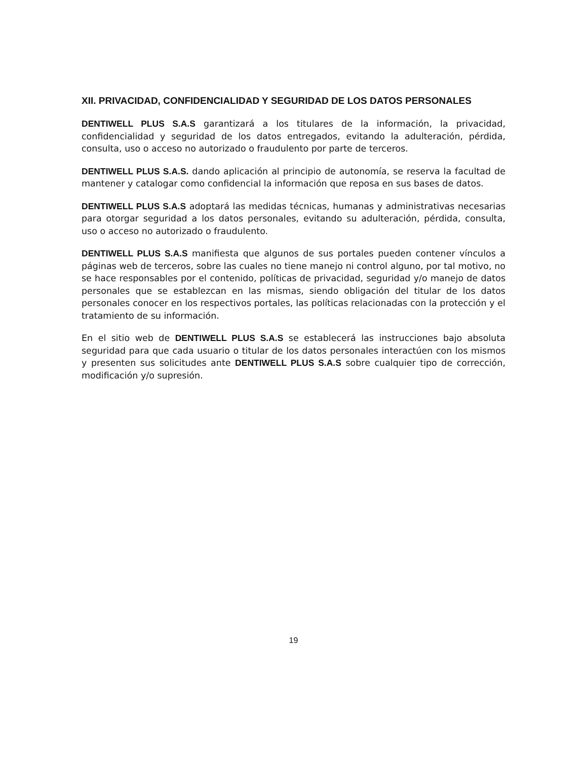XII. PRIVACIDAD, CONFIDENCIALIDAD Y SEGURIDAD DE LOS DATOS PERSONALES
DENTIWELL PLUS S.A.S garantizará a los titulares de la información, la privacidad, confidencialidad y seguridad de los datos entregados, evitando la adulteración, pérdida, consulta, uso o acceso no autorizado o fraudulento por parte de terceros.
DENTIWELL PLUS S.A.S. dando aplicación al principio de autonomía, se reserva la facultad de mantener y catalogar como confidencial la información que reposa en sus bases de datos.
DENTIWELL PLUS S.A.S adoptará las medidas técnicas, humanas y administrativas necesarias para otorgar seguridad a los datos personales, evitando su adulteración, pérdida, consulta, uso o acceso no autorizado o fraudulento.
DENTIWELL PLUS S.A.S manifiesta que algunos de sus portales pueden contener vínculos a páginas web de terceros, sobre las cuales no tiene manejo ni control alguno, por tal motivo, no se hace responsables por el contenido, políticas de privacidad, seguridad y/o manejo de datos personales que se establezcan en las mismas, siendo obligación del titular de los datos personales conocer en los respectivos portales, las políticas relacionadas con la protección y el tratamiento de su información.
En el sitio web de DENTIWELL PLUS S.A.S se establecerá las instrucciones bajo absoluta seguridad para que cada usuario o titular de los datos personales interactúen con los mismos y presenten sus solicitudes ante DENTIWELL PLUS S.A.S sobre cualquier tipo de corrección, modificación y/o supresión.
19